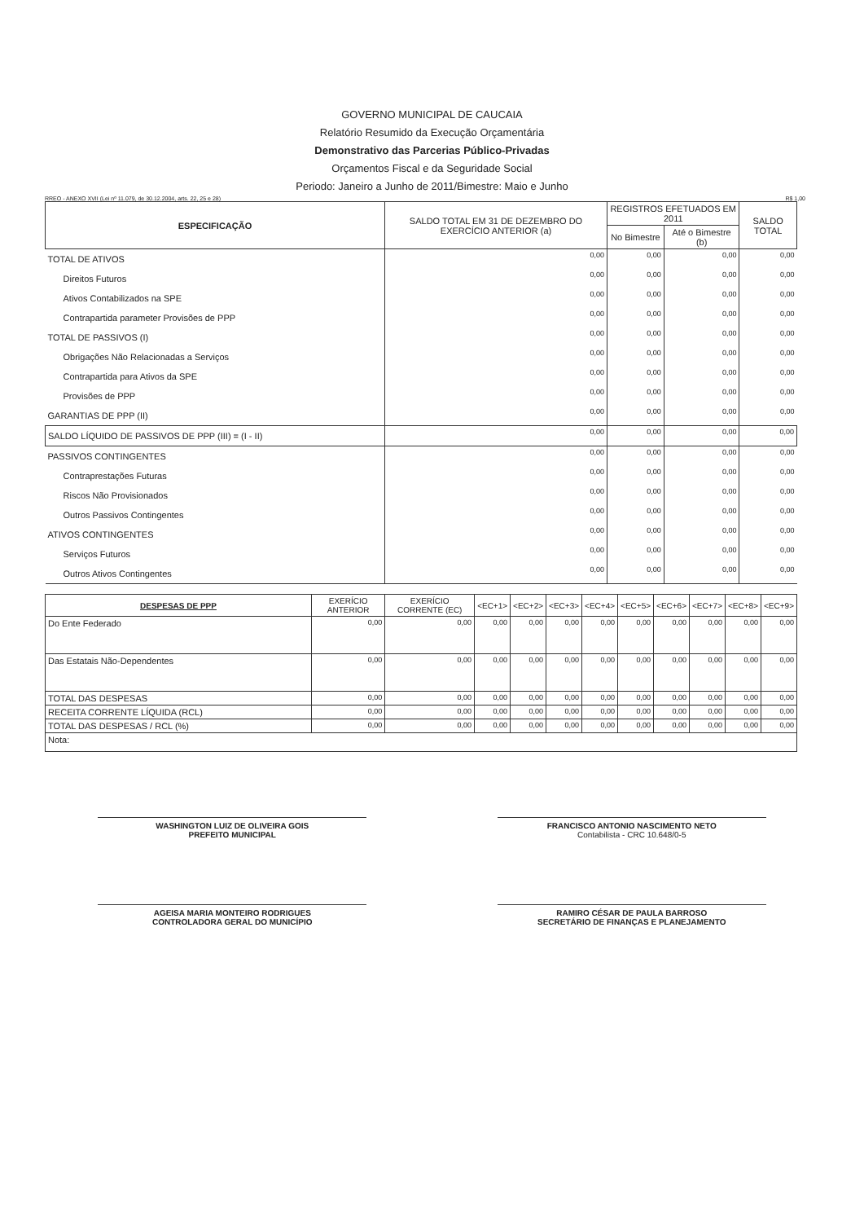GOVERNO MUNICIPAL DE CAUCAIA
Relatório Resumido da Execução Orçamentária
Demonstrativo das Parcerias Público-Privadas
Orçamentos Fiscal e da Seguridade Social
Periodo: Janeiro a Junho de 2011/Bimestre: Maio e Junho
RREO - ANEXO XVII (Lei nº 11.079, de 30.12.2004, arts. 22, 25 e 28) R$ 1,00
| ESPECIFICAÇÃO | SALDO TOTAL EM 31 DE DEZEMBRO DO EXERCÍCIO ANTERIOR (a) | REGISTROS EFETUADOS EM 2011 | | SALDO TOTAL |
| --- | --- | --- | --- | --- |
| | | No Bimestre | Até o Bimestre (b) | |
| TOTAL DE ATIVOS | 0,00 | 0,00 | 0,00 | 0,00 |
| Direitos Futuros | 0,00 | 0,00 | 0,00 | 0,00 |
| Ativos Contabilizados na SPE | 0,00 | 0,00 | 0,00 | 0,00 |
| Contrapartida parameter Provisões de PPP | 0,00 | 0,00 | 0,00 | 0,00 |
| TOTAL DE PASSIVOS (I) | 0,00 | 0,00 | 0,00 | 0,00 |
| Obrigações Não Relacionadas a Serviços | 0,00 | 0,00 | 0,00 | 0,00 |
| Contrapartida para Ativos da SPE | 0,00 | 0,00 | 0,00 | 0,00 |
| Provisões de PPP | 0,00 | 0,00 | 0,00 | 0,00 |
| GARANTIAS DE PPP (II) | 0,00 | 0,00 | 0,00 | 0,00 |
| SALDO LÍQUIDO DE PASSIVOS DE PPP (III) = (I - II) | 0,00 | 0,00 | 0,00 | 0,00 |
| PASSIVOS CONTINGENTES | 0,00 | 0,00 | 0,00 | 0,00 |
| Contraprestações Futuras | 0,00 | 0,00 | 0,00 | 0,00 |
| Riscos Não Provisionados | 0,00 | 0,00 | 0,00 | 0,00 |
| Outros Passivos Contingentes | 0,00 | 0,00 | 0,00 | 0,00 |
| ATIVOS CONTINGENTES | 0,00 | 0,00 | 0,00 | 0,00 |
| Serviços Futuros | 0,00 | 0,00 | 0,00 | 0,00 |
| Outros Ativos Contingentes | 0,00 | 0,00 | 0,00 | 0,00 |
| DESPESAS DE PPP | EXERÍCIO ANTERIOR | EXERÍCIO CORRENTE (EC) | <EC+1> | <EC+2> | <EC+3> | <EC+4> | <EC+5> | <EC+6> | <EC+7> | <EC+8> | <EC+9> |
| --- | --- | --- | --- | --- | --- | --- | --- | --- | --- | --- | --- |
| Do Ente Federado | 0,00 | 0,00 | 0,00 | 0,00 | 0,00 | 0,00 | 0,00 | 0,00 | 0,00 | 0,00 | 0,00 |
| Das Estatais Não-Dependentes | 0,00 | 0,00 | 0,00 | 0,00 | 0,00 | 0,00 | 0,00 | 0,00 | 0,00 | 0,00 | 0,00 |
| TOTAL DAS DESPESAS | 0,00 | 0,00 | 0,00 | 0,00 | 0,00 | 0,00 | 0,00 | 0,00 | 0,00 | 0,00 | 0,00 |
| RECEITA CORRENTE LÍQUIDA (RCL) | 0,00 | 0,00 | 0,00 | 0,00 | 0,00 | 0,00 | 0,00 | 0,00 | 0,00 | 0,00 | 0,00 |
| TOTAL DAS DESPESAS / RCL (%) | 0,00 | 0,00 | 0,00 | 0,00 | 0,00 | 0,00 | 0,00 | 0,00 | 0,00 | 0,00 | 0,00 |
| Nota: | | | | | | | | | | | |
WASHINGTON LUIZ DE OLIVEIRA GOIS
PREFEITO MUNICIPAL
FRANCISCO ANTONIO NASCIMENTO NETO
Contabilista - CRC 10.648/0-5
AGEISA MARIA MONTEIRO RODRIGUES
CONTROLADORA GERAL DO MUNICÍPIO
RAMIRO CÉSAR DE PAULA BARROSO
SECRETÁRIO DE FINANÇAS E PLANEJAMENTO